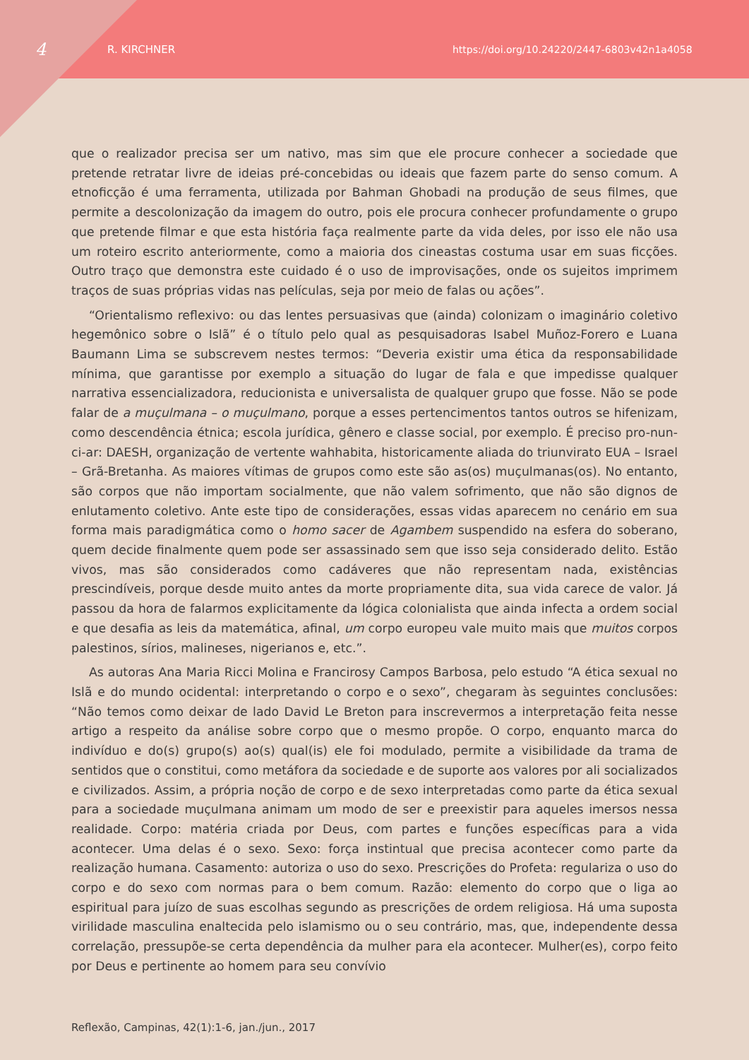4 R. KIRCHNER https://doi.org/10.24220/2447-6803v42n1a4058
que o realizador precisa ser um nativo, mas sim que ele procure conhecer a sociedade que pretende retratar livre de ideias pré-concebidas ou ideais que fazem parte do senso comum. A etnoficção é uma ferramenta, utilizada por Bahman Ghobadi na produção de seus filmes, que permite a descolonização da imagem do outro, pois ele procura conhecer profundamente o grupo que pretende filmar e que esta história faça realmente parte da vida deles, por isso ele não usa um roteiro escrito anteriormente, como a maioria dos cineastas costuma usar em suas ficções. Outro traço que demonstra este cuidado é o uso de improvisações, onde os sujeitos imprimem traços de suas próprias vidas nas películas, seja por meio de falas ou ações”.
“Orientalismo reflexivo: ou das lentes persuasivas que (ainda) colonizam o imaginário coletivo hegemônico sobre o Islã” é o título pelo qual as pesquisadoras Isabel Muñoz-Forero e Luana Baumann Lima se subscrevem nestes termos: “Deveria existir uma ética da responsabilidade mínima, que garantisse por exemplo a situação do lugar de fala e que impedisse qualquer narrativa essencializadora, reducionista e universalista de qualquer grupo que fosse. Não se pode falar de a muçulmana – o muçulmano, porque a esses pertencimentos tantos outros se hifenizam, como descendência étnica; escola jurídica, gênero e classe social, por exemplo. É preciso pro-nun-ci-ar: DAESH, organização de vertente wahhabita, historicamente aliada do triunvirato EUA – Israel – Grã-Bretanha. As maiores vítimas de grupos como este são as(os) muçulmanas(os). No entanto, são corpos que não importam socialmente, que não valem sofrimento, que não são dignos de enlutamento coletivo. Ante este tipo de considerações, essas vidas aparecem no cenário em sua forma mais paradigmática como o homo sacer de Agambem suspendido na esfera do soberano, quem decide finalmente quem pode ser assassinado sem que isso seja considerado delito. Estão vivos, mas são considerados como cadáveres que não representam nada, existências prescindíveis, porque desde muito antes da morte propriamente dita, sua vida carece de valor. Já passou da hora de falarmos explicitamente da lógica colonialista que ainda infecta a ordem social e que desafia as leis da matemática, afinal, um corpo europeu vale muito mais que muitos corpos palestinos, sírios, malineses, nigerianos e, etc.”.
As autoras Ana Maria Ricci Molina e Francirosy Campos Barbosa, pelo estudo “A ética sexual no Islã e do mundo ocidental: interpretando o corpo e o sexo”, chegaram às seguintes conclusões: “Não temos como deixar de lado David Le Breton para inscrevermos a interpretação feita nesse artigo a respeito da análise sobre corpo que o mesmo propõe. O corpo, enquanto marca do indivíduo e do(s) grupo(s) ao(s) qual(is) ele foi modulado, permite a visibilidade da trama de sentidos que o constitui, como metáfora da sociedade e de suporte aos valores por ali socializados e civilizados. Assim, a própria noção de corpo e de sexo interpretadas como parte da ética sexual para a sociedade muçulmana animam um modo de ser e preexistir para aqueles imersos nessa realidade. Corpo: matéria criada por Deus, com partes e funções específicas para a vida acontecer. Uma delas é o sexo. Sexo: força instintual que precisa acontecer como parte da realização humana. Casamento: autoriza o uso do sexo. Prescrições do Profeta: regulariza o uso do corpo e do sexo com normas para o bem comum. Razão: elemento do corpo que o liga ao espiritual para juízo de suas escolhas segundo as prescrições de ordem religiosa. Há uma suposta virilidade masculina enaltecida pelo islamismo ou o seu contrário, mas, que, independente dessa correlação, pressupõe-se certa dependência da mulher para ela acontecer. Mulher(es), corpo feito por Deus e pertinente ao homem para seu convívio
Reflexão, Campinas, 42(1):1-6, jan./jun., 2017